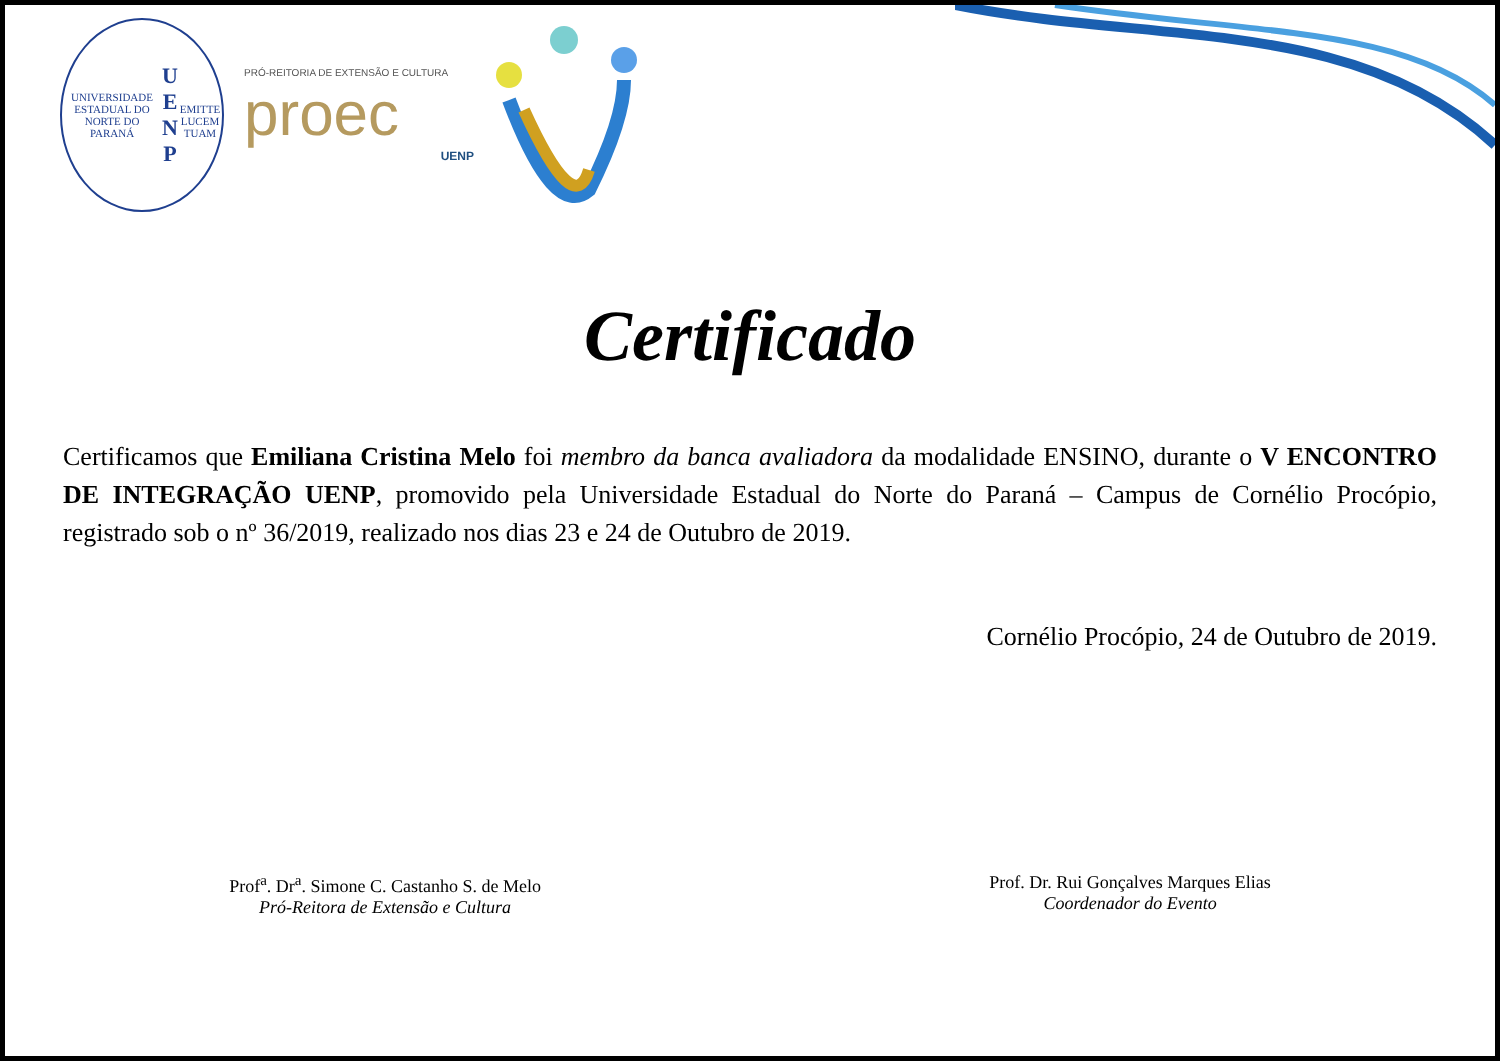UNIVERSIDADE ESTADUAL DO NORTE DO PARANÁ
U E
N P
EMITTE LUCEM TUAM
PRÓ-REITORIA DE EXTENSÃO E CULTURA
proec
UENP
Certificado
Certificamos que Emiliana Cristina Melo foi membro da banca avaliadora da modalidade ENSINO, durante o V ENCONTRO DE INTEGRAÇÃO UENP, promovido pela Universidade Estadual do Norte do Paraná – Campus de Cornélio Procópio, registrado sob o nº 36/2019, realizado nos dias 23 e 24 de Outubro de 2019.
Cornélio Procópio, 24 de Outubro de 2019.
Prof<sup>a</sup>. Dr<sup>a</sup>. Simone C. Castanho S. de Melo
Pró-Reitora de Extensão e Cultura
Prof. Dr. Rui Gonçalves Marques Elias
Coordenador do Evento